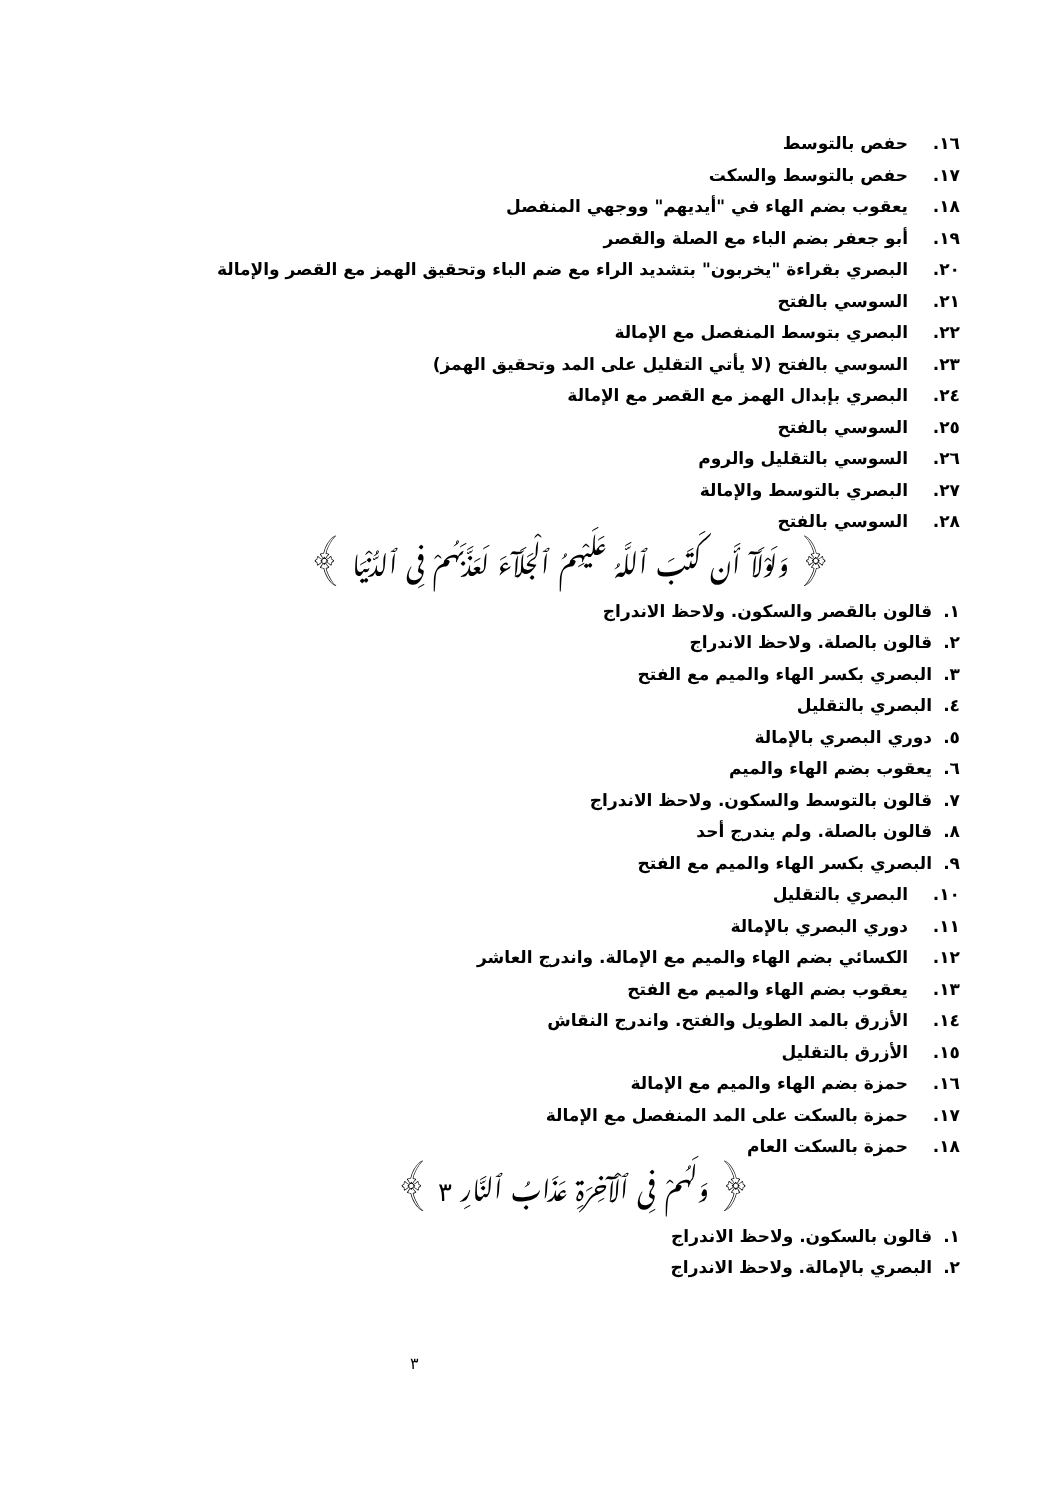١٦. حفص بالتوسط
١٧. حفص بالتوسط والسكت
١٨. يعقوب بضم الهاء في "أيديهم" ووجهي المنفصل
١٩. أبو جعفر بضم الباء مع الصلة والقصر
٢٠. البصري بقراءة "يخربون" بتشديد الراء مع ضم الباء وتحقيق الهمز مع القصر والإمالة
٢١. السوسي بالفتح
٢٢. البصري بتوسط المنفصل مع الإمالة
٢٣. السوسي بالفتح (لا يأتي التقليل على المد وتحقيق الهمز)
٢٤. البصري بإبدال الهمز مع القصر مع الإمالة
٢٥. السوسي بالفتح
٢٦. السوسي بالتقليل والروم
٢٧. البصري بالتوسط والإمالة
٢٨. السوسي بالفتح
﴿ وَلَوْلَآ أَن كَتَبَ ٱللَّهُ عَلَيْهِمُ ٱلْجَلَآءَ لَعَذَّبَهُمْ فِى ٱلدُّنْيَا ﴾
١. قالون بالقصر والسكون. ولاحظ الاندراج
٢. قالون بالصلة. ولاحظ الاندراج
٣. البصري بكسر الهاء والميم مع الفتح
٤. البصري بالتقليل
٥. دوري البصري بالإمالة
٦. يعقوب بضم الهاء والميم
٧. قالون بالتوسط والسكون. ولاحظ الاندراج
٨. قالون بالصلة. ولم يندرج أحد
٩. البصري بكسر الهاء والميم مع الفتح
١٠. البصري بالتقليل
١١. دوري البصري بالإمالة
١٢. الكسائي بضم الهاء والميم مع الإمالة. واندرج العاشر
١٣. يعقوب بضم الهاء والميم مع الفتح
١٤. الأزرق بالمد الطويل والفتح. واندرج النقاش
١٥. الأزرق بالتقليل
١٦. حمزة بضم الهاء والميم مع الإمالة
١٧. حمزة بالسكت على المد المنفصل مع الإمالة
١٨. حمزة بالسكت العام
﴿ وَلَهُمْ فِى ٱلْآخِرَةِ عَذَابُ ٱلنَّارِ ٣ ﴾
١. قالون بالسكون. ولاحظ الاندراج
٢. البصري بالإمالة. ولاحظ الاندراج
٣